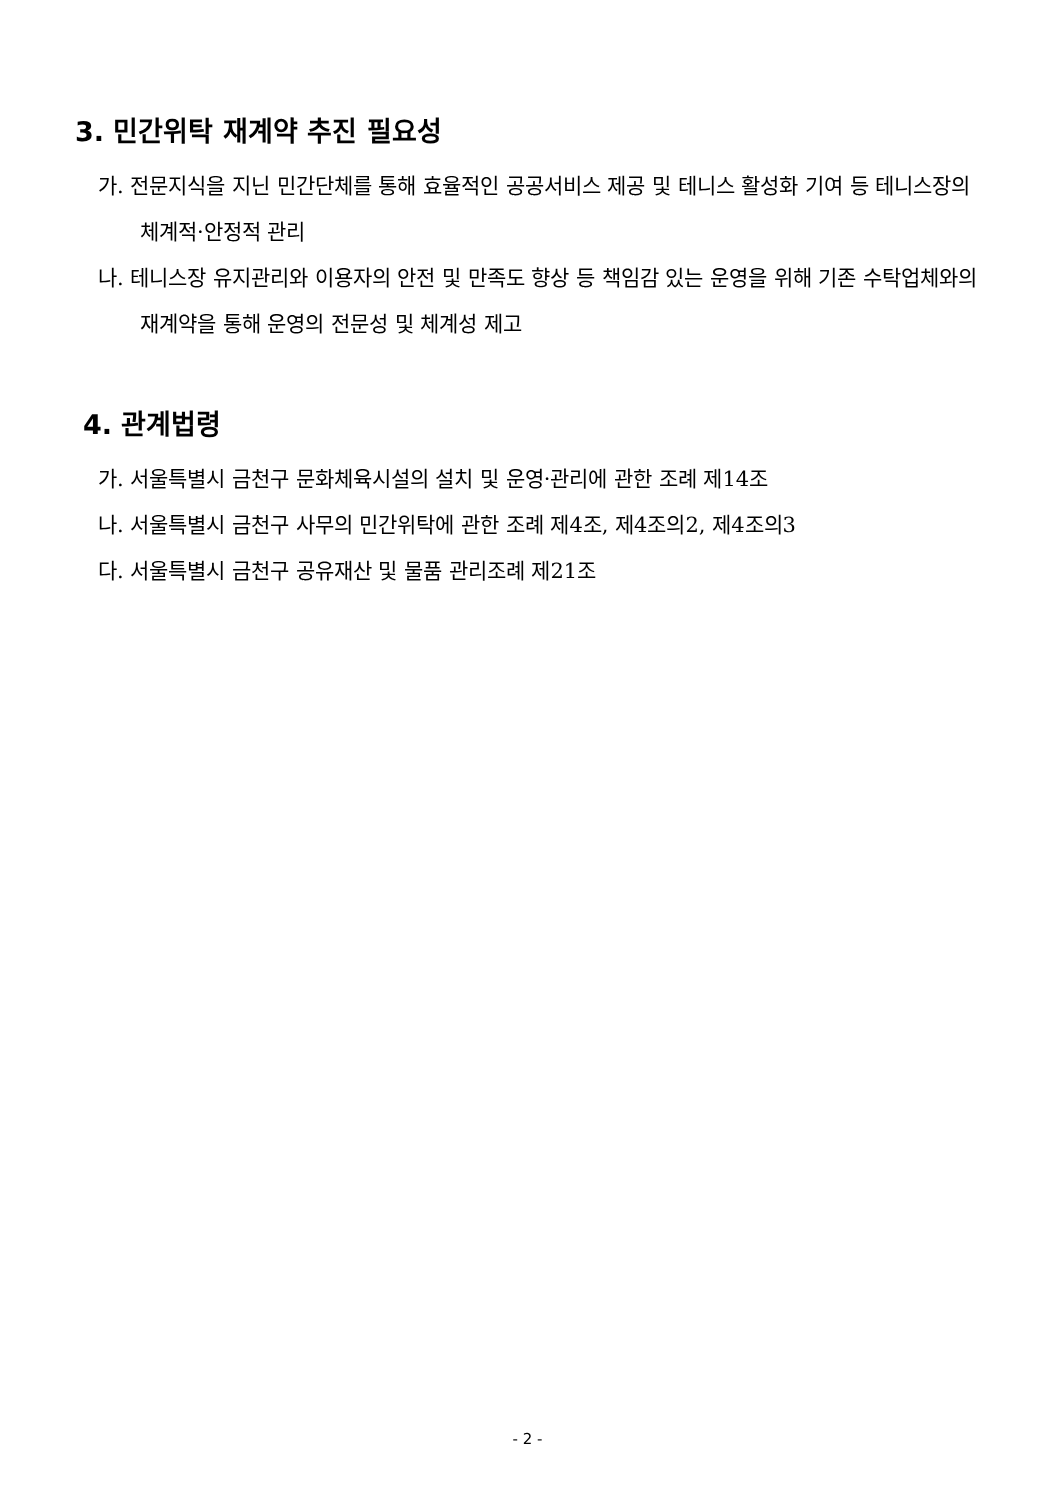3. 민간위탁 재계약 추진 필요성
가. 전문지식을 지닌 민간단체를 통해 효율적인 공공서비스 제공 및 테니스 활성화 기여 등 테니스장의 체계적·안정적 관리
나. 테니스장 유지관리와 이용자의 안전 및 만족도 향상 등 책임감 있는 운영을 위해 기존 수탁업체와의 재계약을 통해 운영의 전문성 및 체계성 제고
4. 관계법령
가. 서울특별시 금천구 문화체육시설의 설치 및 운영·관리에 관한 조례 제14조
나. 서울특별시 금천구 사무의 민간위탁에 관한 조례 제4조, 제4조의2, 제4조의3
다. 서울특별시 금천구 공유재산 및 물품 관리조례 제21조
- 2 -